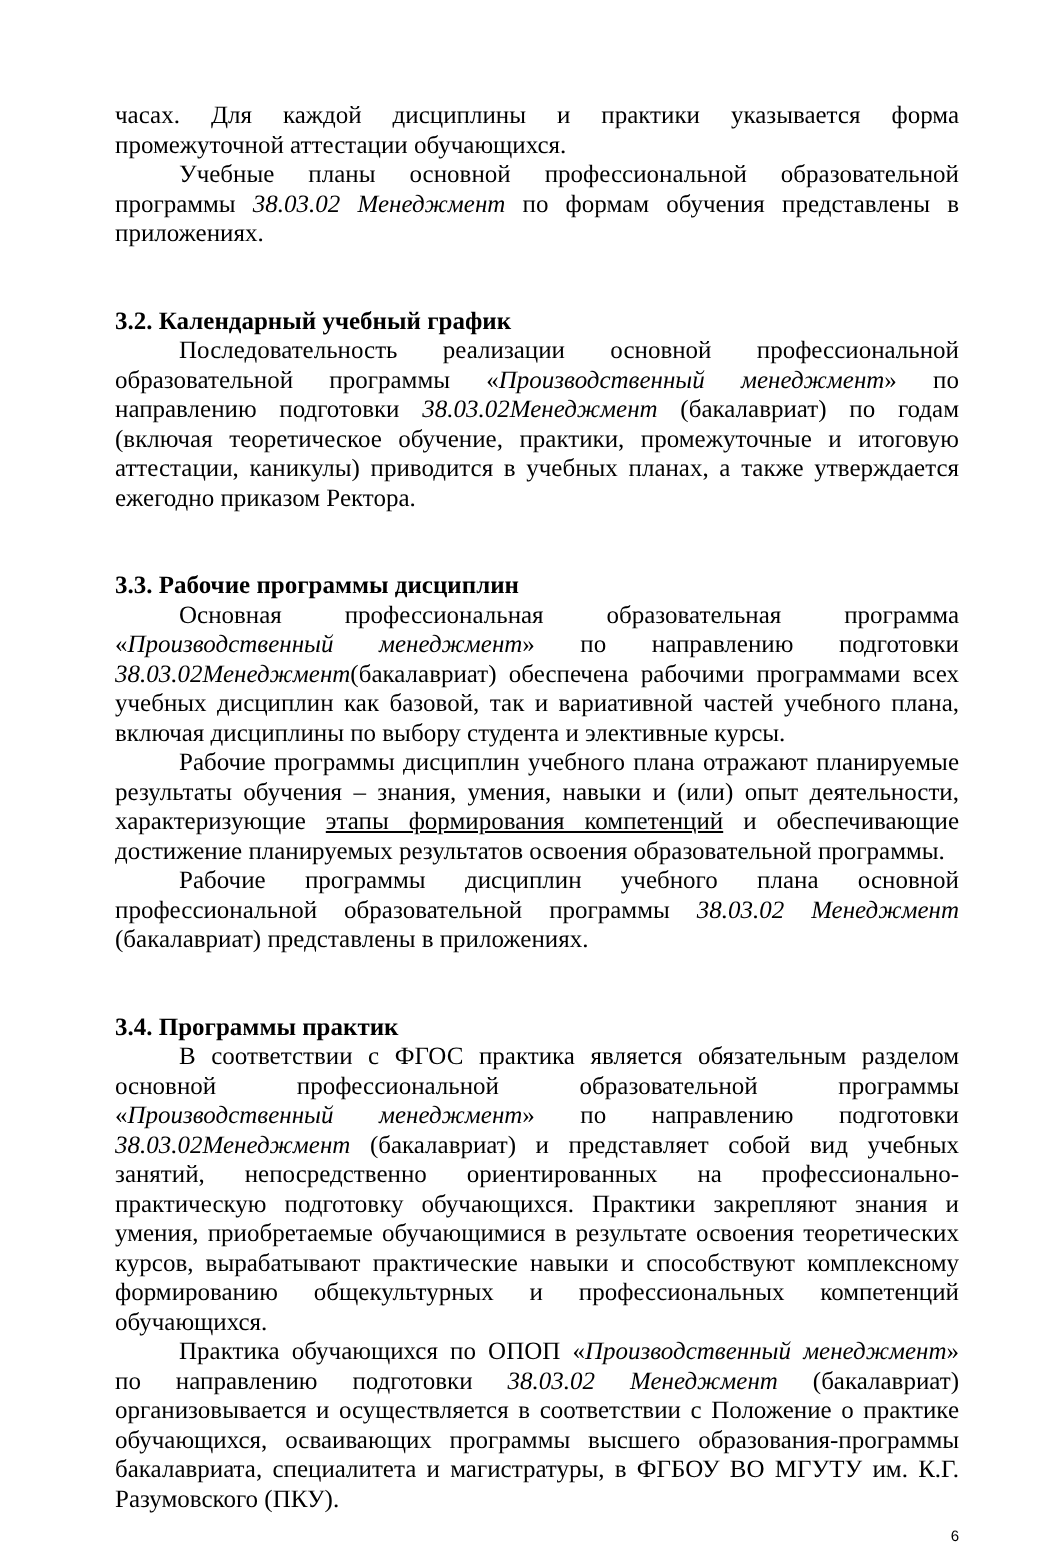часах. Для каждой дисциплины и практики указывается форма промежуточной аттестации обучающихся.
Учебные планы основной профессиональной образовательной программы 38.03.02 Менеджмент по формам обучения представлены в приложениях.
3.2. Календарный учебный график
Последовательность реализации основной профессиональной образовательной программы «Производственный менеджмент» по направлению подготовки 38.03.02Менеджмент (бакалавриат) по годам (включая теоретическое обучение, практики, промежуточные и итоговую аттестации, каникулы) приводится в учебных планах, а также утверждается ежегодно приказом Ректора.
3.3. Рабочие программы дисциплин
Основная профессиональная образовательная программа «Производственный менеджмент» по направлению подготовки 38.03.02Менеджмент(бакалавриат) обеспечена рабочими программами всех учебных дисциплин как базовой, так и вариативной частей учебного плана, включая дисциплины по выбору студента и элективные курсы.
Рабочие программы дисциплин учебного плана отражают планируемые результаты обучения – знания, умения, навыки и (или) опыт деятельности, характеризующие этапы формирования компетенций и обеспечивающие достижение планируемых результатов освоения образовательной программы.
Рабочие программы дисциплин учебного плана основной профессиональной образовательной программы 38.03.02 Менеджмент (бакалавриат) представлены в приложениях.
3.4. Программы практик
В соответствии с ФГОС практика является обязательным разделом основной профессиональной образовательной программы «Производственный менеджмент» по направлению подготовки 38.03.02Менеджмент (бакалавриат) и представляет собой вид учебных занятий, непосредственно ориентированных на профессионально-практическую подготовку обучающихся. Практики закрепляют знания и умения, приобретаемые обучающимися в результате освоения теоретических курсов, вырабатывают практические навыки и способствуют комплексному формированию общекультурных и профессиональных компетенций обучающихся.
Практика обучающихся по ОПОП «Производственный менеджмент» по направлению подготовки 38.03.02 Менеджмент (бакалавриат) организовывается и осуществляется в соответствии с Положение о практике обучающихся, осваивающих программы высшего образования-программы бакалавриата, специалитета и магистратуры, в ФГБОУ ВО МГУТУ им. К.Г. Разумовского (ПКУ).
6